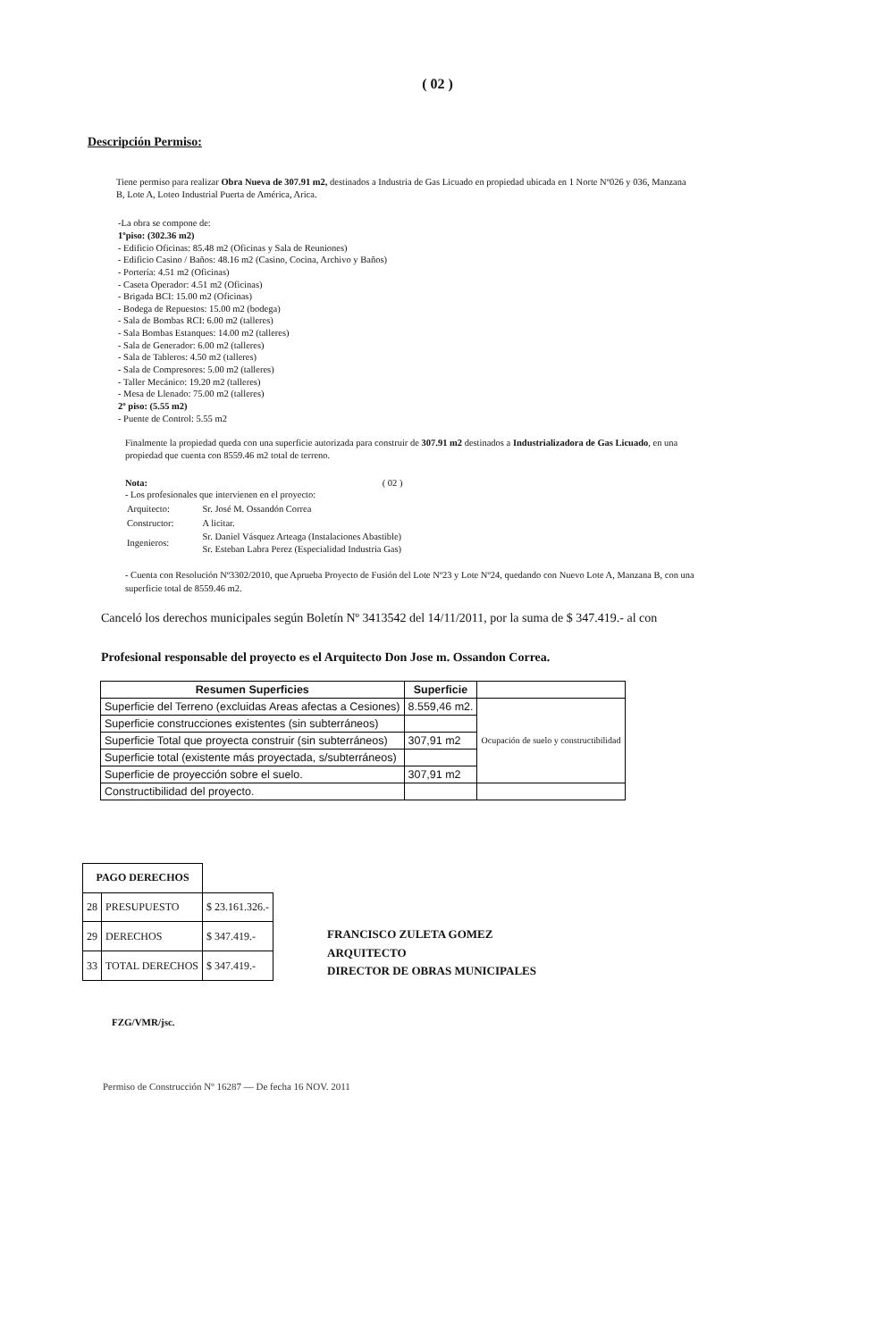( 02 )
Descripción Permiso:
Tiene permiso para realizar Obra Nueva de 307.91 m2, destinados a Industria de Gas Licuado en propiedad ubicada en 1 Norte Nº026 y 036, Manzana B, Lote A, Loteo Industrial Puerta de América, Arica.
-La obra se compone de:
1ºpiso: (302.36 m2)
- Edificio Oficinas: 85.48 m2 (Oficinas y Sala de Reuniones)
- Edificio Casino / Baños: 48.16 m2 (Casino, Cocina, Archivo y Baños)
- Portería: 4.51 m2 (Oficinas)
- Caseta Operador: 4.51 m2 (Oficinas)
- Brigada BCI: 15.00 m2 (Oficinas)
- Bodega de Repuestos: 15.00 m2 (bodega)
- Sala de Bombas RCI: 6.00 m2 (talleres)
- Sala Bombas Estanques: 14.00 m2 (talleres)
- Sala de Generador: 6.00 m2 (talleres)
- Sala de Tableros: 4.50 m2 (talleres)
- Sala de Compresores: 5.00 m2 (talleres)
- Taller Mecánico: 19.20 m2 (talleres)
- Mesa de Llenado: 75.00 m2 (talleres)
2º piso: (5.55 m2)
- Puente de Control: 5.55 m2
Finalmente la propiedad queda con una superficie autorizada para construir de 307.91 m2 destinados a Industrializadora de Gas Licuado, en una propiedad que cuenta con 8559.46 m2 total de terreno.
Nota: ( 02 )
- Los profesionales que intervienen en el proyecto:
| Arquitecto: | Sr. José M. Ossandón Correa |
| Constructor: | A licitar. |
| Ingenieros: | Sr. Daniel Vásquez Arteaga (Instalaciones Abastible) Sr. Esteban Labra Perez (Especialidad Industria Gas) |
- Cuenta con Resolución Nº3302/2010, que Aprueba Proyecto de Fusión del Lote Nº23 y Lote Nº24, quedando con Nuevo Lote A, Manzana B, con una superficie total de 8559.46 m2.
Canceló los derechos municipales según Boletín Nº 3413542 del 14/11/2011, por la suma de $ 347.419.- al con
Profesional responsable del proyecto es el Arquitecto Don Jose m. Ossandon Correa.
| Resumen Superficies | Superficie | |
| Superficie del Terreno (excluidas Areas afectas a Cesiones) | 8.559,46 m2. | Ocupación de suelo y constructibilidad |
| Superficie construcciones existentes (sin subterráneos) | | |
| Superficie Total que proyecta construir (sin subterráneos) | 307,91 m2 | |
| Superficie total (existente más proyectada, s/subterráneos) | | |
| Superficie de proyección sobre el suelo. | 307,91 m2 | |
| Constructibilidad del proyecto. | | |
| PAGO DERECHOS | | |
| 28 | PRESUPUESTO | $ 23.161.326.- |
| 29 | DERECHOS | $ 347.419.- |
| 33 | TOTAL DERECHOS | $ 347.419.- |
FRANCISCO ZULETA GOMEZ
ARQUITECTO
DIRECTOR DE OBRAS MUNICIPALES
FZG/VMR/jsc.
Permiso de Construcción Nº 16287 — De fecha 16 NOV. 2011